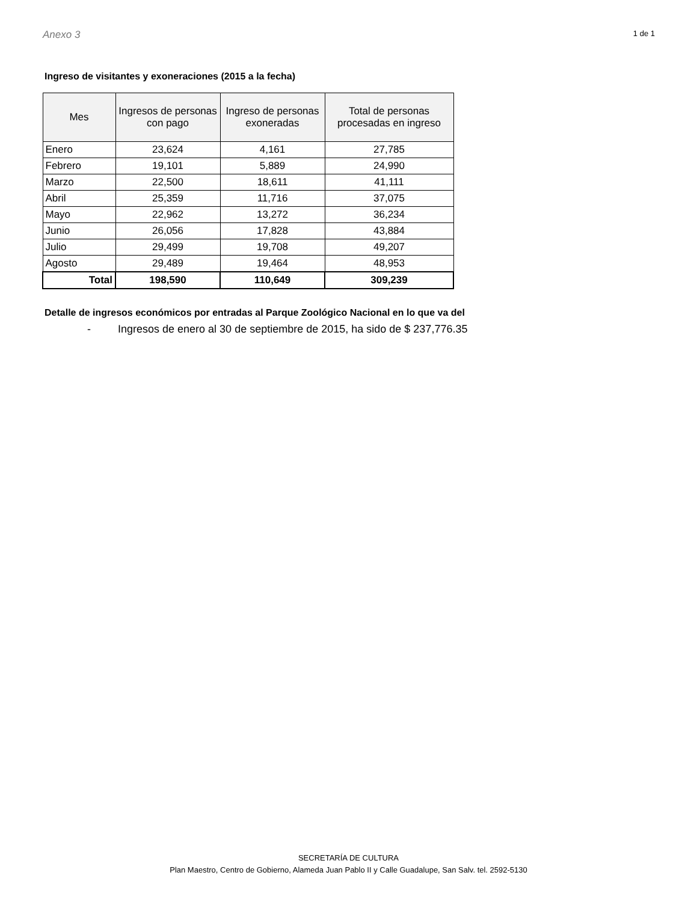Anexo 3 1 de 1
Ingreso de visitantes y exoneraciones (2015 a la fecha)
| Mes | Ingresos de personas con pago | Ingreso de personas exoneradas | Total de personas procesadas en ingreso |
| --- | --- | --- | --- |
| Enero | 23,624 | 4,161 | 27,785 |
| Febrero | 19,101 | 5,889 | 24,990 |
| Marzo | 22,500 | 18,611 | 41,111 |
| Abril | 25,359 | 11,716 | 37,075 |
| Mayo | 22,962 | 13,272 | 36,234 |
| Junio | 26,056 | 17,828 | 43,884 |
| Julio | 29,499 | 19,708 | 49,207 |
| Agosto | 29,489 | 19,464 | 48,953 |
| Total | 198,590 | 110,649 | 309,239 |
Detalle de ingresos económicos por entradas al Parque Zoológico Nacional en lo que va del
- Ingresos de enero al 30 de septiembre de 2015, ha sido de $ 237,776.35
SECRETARÍA DE CULTURA
Plan Maestro, Centro de Gobierno, Alameda Juan Pablo II y Calle Guadalupe, San Salv. tel. 2592-5130